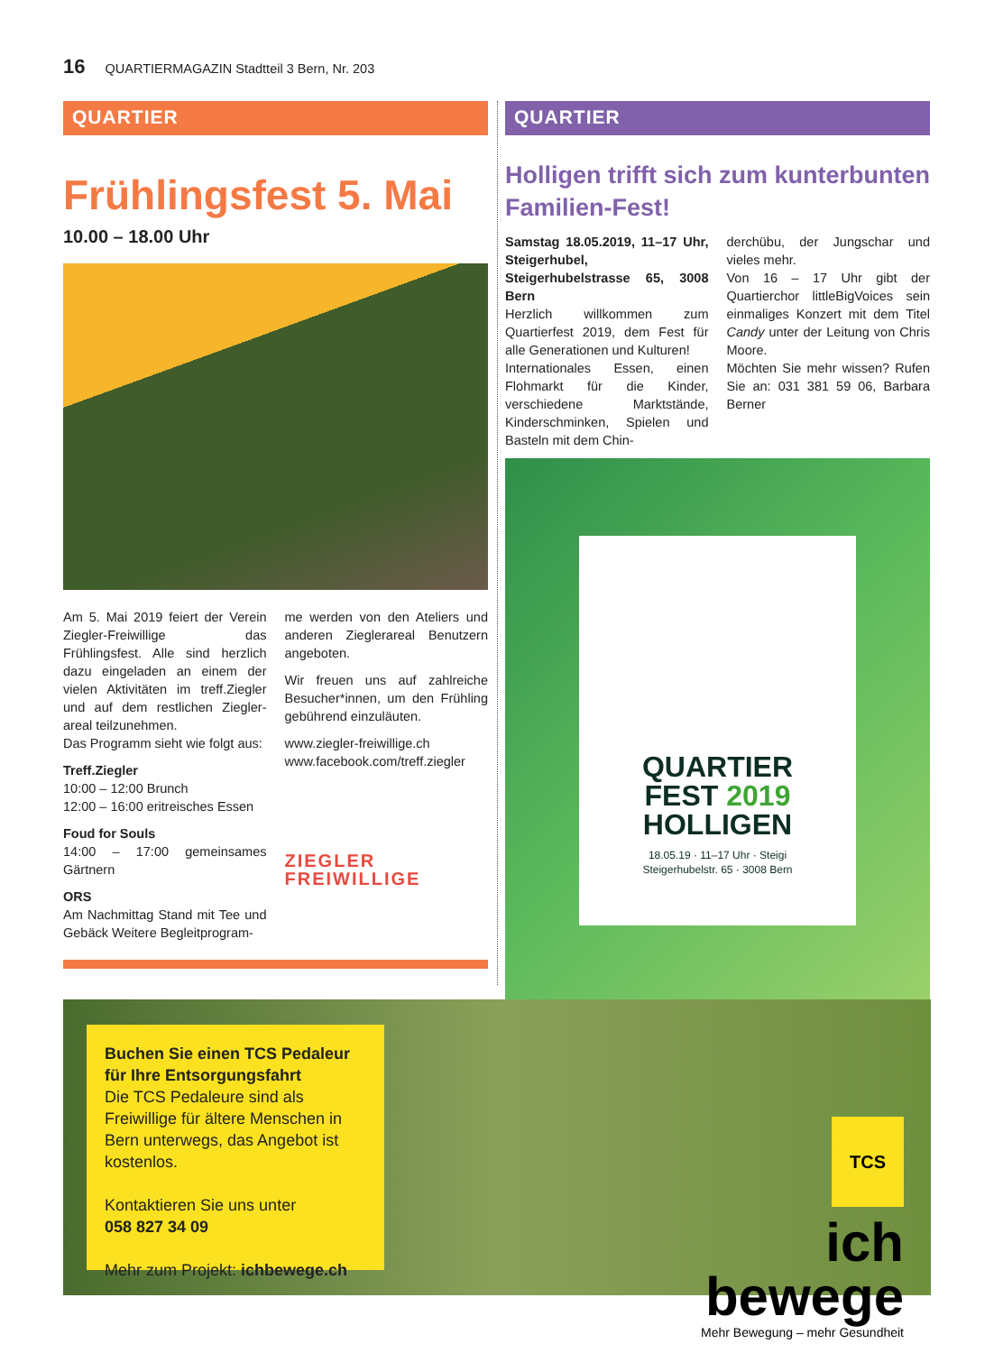16 QUARTIERMAGAZIN Stadtteil 3 Bern, Nr. 203
QUARTIER
Frühlingsfest 5. Mai
10.00 – 18.00 Uhr
Am 5. Mai 2019 feiert der Verein Ziegler-Freiwillige das Frühlingsfest. Alle sind herzlich dazu eingeladen an einem der vielen Aktivitäten im treff.Ziegler und auf dem restlichen Ziegler­areal teilzunehmen.
Das Programm sieht wie folgt aus:
Treff.Ziegler
10:00 – 12:00 Brunch
12:00 – 16:00 eritreisches Essen
Foud for Souls
14:00 – 17:00 gemeinsames Gärtnern
ORS
Am Nachmittag Stand mit Tee und Gebäck Weitere Begleitprogram-
me werden von den Ateliers und anderen Ziegler­areal Benutzern angeboten.
Wir freuen uns auf zahlreiche Besucher*innen, um den Frühling gebührend einzuläuten.
www.ziegler-freiwillige.ch
www.facebook.com/treff.ziegler
ZIEGLER FREIWILLIGE
QUARTIER
Holligen trifft sich zum kunterbunten Familien-Fest!
Samstag 18.05.2019, 11–17 Uhr, Steigerhubel, Steigerhubelstrasse 65, 3008 Bern
Herzlich willkommen zum Quartierfest 2019, dem Fest für alle Generationen und Kulturen!
Internationales Essen, einen Flohmarkt für die Kinder, verschiedene Marktstände, Kinderschminken, Spielen und Basteln mit dem Chin-
derchübu, der Jungschar und vieles mehr.
Von 16 – 17 Uhr gibt der Quartierchor littleBigVoices sein einmaliges Konzert mit dem Titel Candy unter der Leitung von Chris Moore.
Möchten Sie mehr wissen? Rufen Sie an: 031 381 59 06, Barbara Berner
QUARTIER
FEST 2019
HOLLIGEN
18.05.19 · 11–17 Uhr · Steigi
Steigerhubelstr. 65 · 3008 Bern
Buchen Sie einen TCS Pedaleur für Ihre Entsorgungsfahrt
Die TCS Pedaleure sind als Freiwillige für ältere Menschen in Bern unterwegs, das Angebot ist kostenlos.
Kontaktieren Sie uns unter
058 827 34 09
Mehr zum Projekt: ichbewege.ch
TCS
ich
bewege
Mehr Bewegung – mehr Gesundheit